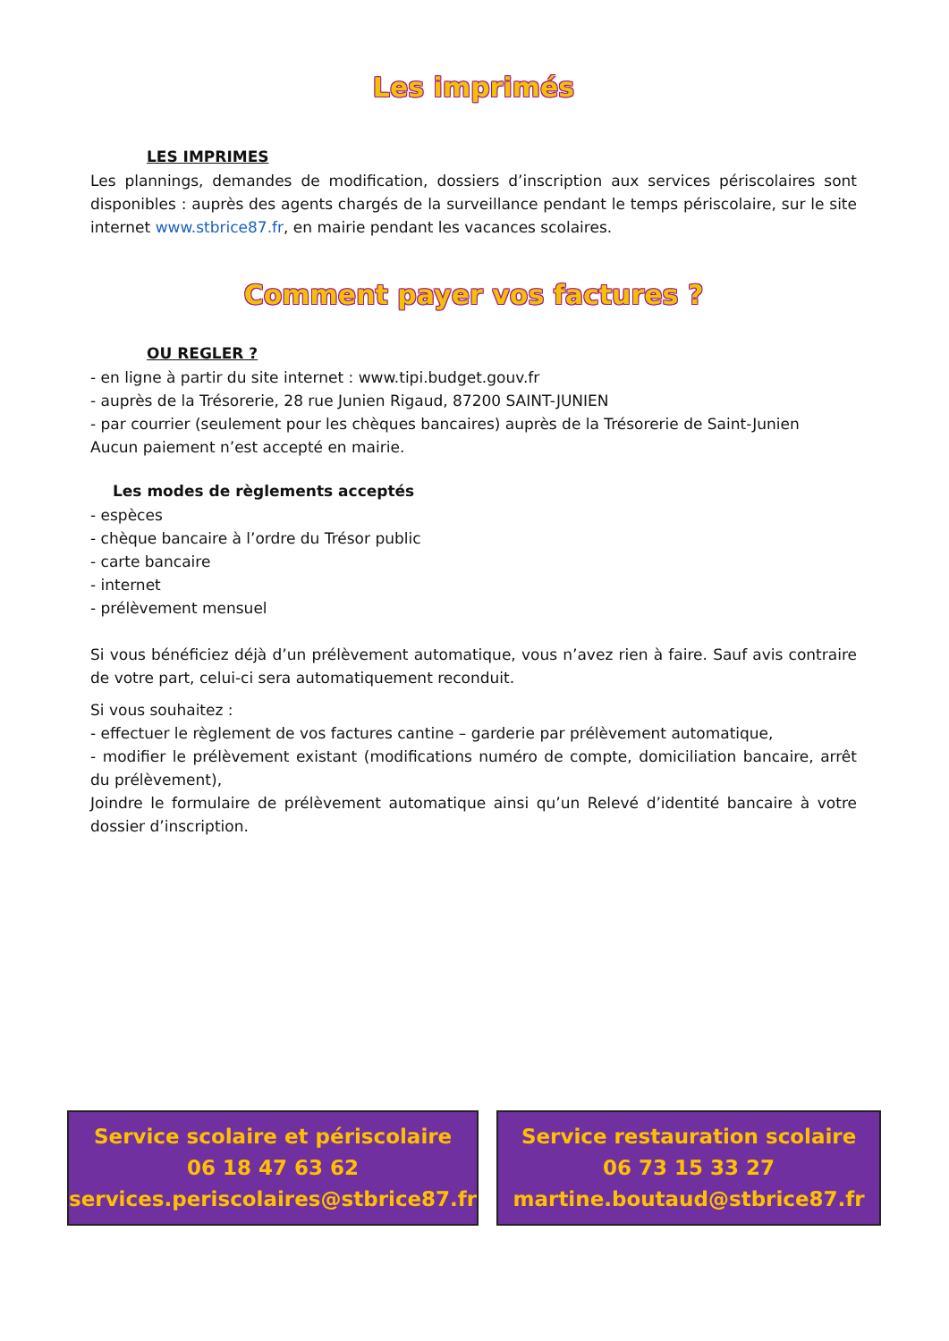Les imprimés
LES IMPRIMES
Les plannings, demandes de modification, dossiers d’inscription aux services périscolaires sont disponibles : auprès des agents chargés de la surveillance pendant le temps périscolaire, sur le site internet www.stbrice87.fr, en mairie pendant les vacances scolaires.
Comment payer vos factures ?
OU REGLER ?
- en ligne à partir du site internet : www.tipi.budget.gouv.fr
- auprès de la Trésorerie, 28 rue Junien Rigaud, 87200 SAINT-JUNIEN
- par courrier (seulement pour les chèques bancaires) auprès de la Trésorerie de Saint-Junien
Aucun paiement n’est accepté en mairie.
Les modes de règlements acceptés
- espèces
- chèque bancaire à l’ordre du Trésor public
- carte bancaire
- internet
- prélèvement mensuel
Si vous bénéficiez déjà d’un prélèvement automatique, vous n’avez rien à faire. Sauf avis contraire de votre part, celui-ci sera automatiquement reconduit.
Si vous souhaitez :
- effectuer le règlement de vos factures cantine – garderie par prélèvement automatique,
- modifier le prélèvement existant (modifications numéro de compte, domiciliation bancaire, arrêt du prélèvement),
Joindre le formulaire de prélèvement automatique ainsi qu’un Relevé d’identité bancaire à votre dossier d’inscription.
Service scolaire et périscolaire
06 18 47 63 62
services.periscolaires@stbrice87.fr
Service restauration scolaire
06 73 15 33 27
martine.boutaud@stbrice87.fr